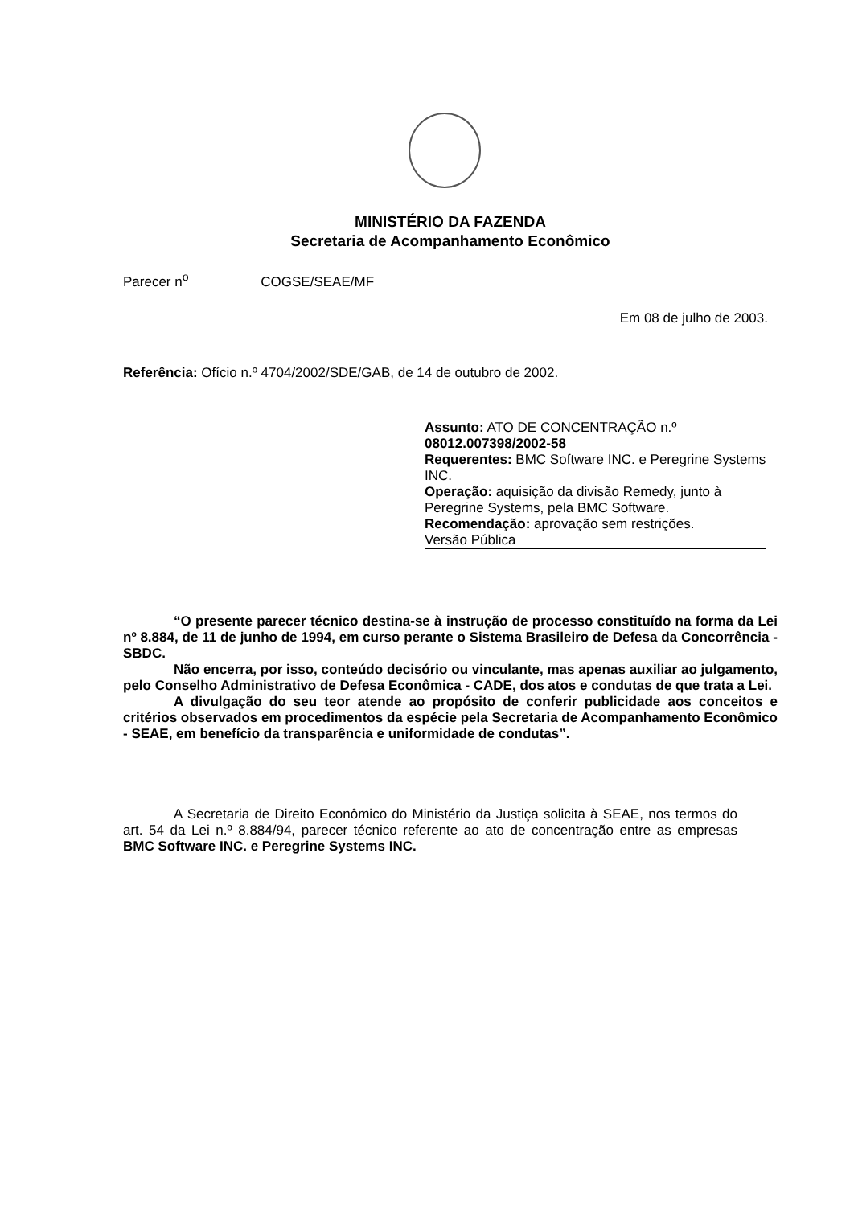MINISTÉRIO DA FAZENDA
Secretaria de Acompanhamento Econômico
Parecer n<sup>o</sup> COGSE/SEAE/MF
Em 08 de julho de 2003.
Referência: Ofício n.º 4704/2002/SDE/GAB, de 14 de outubro de 2002.
Assunto: ATO DE CONCENTRAÇÃO n.º 08012.007398/2002-58
Requerentes: BMC Software INC. e Peregrine Systems INC.
Operação: aquisição da divisão Remedy, junto à Peregrine Systems, pela BMC Software.
Recomendação: aprovação sem restrições.
Versão Pública
“O presente parecer técnico destina-se à instrução de processo constituído na forma da Lei nº 8.884, de 11 de junho de 1994, em curso perante o Sistema Brasileiro de Defesa da Concorrência - SBDC.
Não encerra, por isso, conteúdo decisório ou vinculante, mas apenas auxiliar ao julgamento, pelo Conselho Administrativo de Defesa Econômica - CADE, dos atos e condutas de que trata a Lei.
A divulgação do seu teor atende ao propósito de conferir publicidade aos conceitos e critérios observados em procedimentos da espécie pela Secretaria de Acompanhamento Econômico - SEAE, em benefício da transparência e uniformidade de condutas”.
A Secretaria de Direito Econômico do Ministério da Justiça solicita à SEAE, nos termos do art. 54 da Lei n.º 8.884/94, parecer técnico referente ao ato de concentração entre as empresas BMC Software INC. e Peregrine Systems INC.